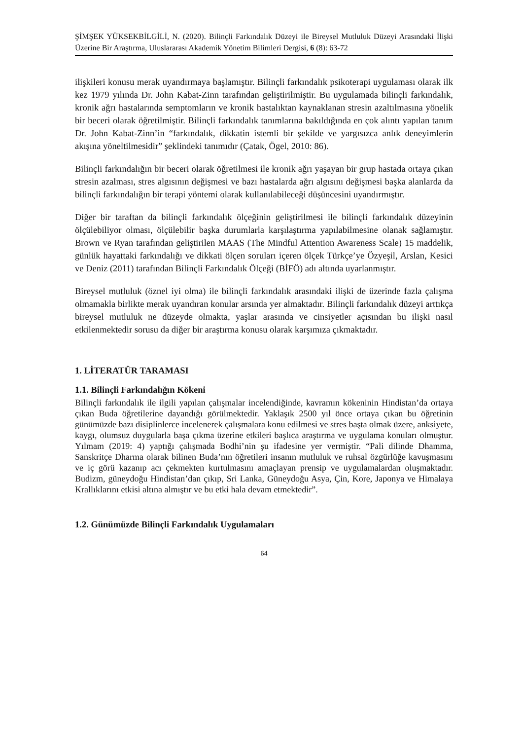ŞİMŞEK YÜKSEKBİLGİLİ, N. (2020). Bilinçli Farkındalık Düzeyi ile Bireysel Mutluluk Düzeyi Arasındaki İlişki Üzerine Bir Araştırma, Uluslararası Akademik Yönetim Bilimleri Dergisi, 6 (8): 63-72
ilişkileri konusu merak uyandırmaya başlamıştır. Bilinçli farkındalık psikoterapi uygulaması olarak ilk kez 1979 yılında Dr. John Kabat-Zinn tarafından geliştirilmiştir. Bu uygulamada bilinçli farkındalık, kronik ağrı hastalarında semptomların ve kronik hastalıktan kaynaklanan stresin azaltılmasına yönelik bir beceri olarak öğretilmiştir. Bilinçli farkındalık tanımlarına bakıldığında en çok alıntı yapılan tanım Dr. John Kabat-Zinn’in “farkındalık, dikkatin istemli bir şekilde ve yargısızca anlık deneyimlerin akışına yöneltilmesidir” şeklindeki tanımıdır (Çatak, Ögel, 2010: 86).
Bilinçli farkındalığın bir beceri olarak öğretilmesi ile kronik ağrı yaşayan bir grup hastada ortaya çıkan stresin azalması, stres algısının değişmesi ve bazı hastalarda ağrı algısını değişmesi başka alanlarda da bilinçli farkındalığın bir terapi yöntemi olarak kullanılabileceği düşüncesini uyandırmıştır.
Diğer bir taraftan da bilinçli farkındalık ölçeğinin geliştirilmesi ile bilinçli farkındalık düzeyinin ölçülebiliyor olması, ölçülebilir başka durumlarla karşılaştırma yapılabilmesine olanak sağlamıştır. Brown ve Ryan tarafından geliştirilen MAAS (The Mindful Attention Awareness Scale) 15 maddelik, günlük hayattaki farkındalığı ve dikkati ölçen soruları içeren ölçek Türkçe’ye Özyeşil, Arslan, Kesici ve Deniz (2011) tarafından Bilinçli Farkındalık Ölçeği (BİFÖ) adı altında uyarlanmıştır.
Bireysel mutluluk (öznel iyi olma) ile bilinçli farkındalık arasındaki ilişki de üzerinde fazla çalışma olmamakla birlikte merak uyandıran konular arsında yer almaktadır. Bilinçli farkındalık düzeyi arttıkça bireysel mutluluk ne düzeyde olmakta, yaşlar arasında ve cinsiyetler açısından bu ilişki nasıl etkilenmektedir sorusu da diğer bir araştırma konusu olarak karşımıza çıkmaktadır.
1. LİTERATÜR TARAMASI
1.1. Bilinçli Farkındalığın Kökeni
Bilinçli farkındalık ile ilgili yapılan çalışmalar incelendiğinde, kavramın kökeninin Hindistan’da ortaya çıkan Buda öğretilerine dayandığı görülmektedir. Yaklaşık 2500 yıl önce ortaya çıkan bu öğretinin günümüzde bazı disiplinlerce incelenerek çalışmalara konu edilmesi ve stres başta olmak üzere, anksiyete, kaygı, olumsuz duygularla başa çıkma üzerine etkileri başlıca araştırma ve uygulama konuları olmuştur. Yılmam (2019: 4) yaptığı çalışmada Bodhi’nin şu ifadesine yer vermiştir. “Pali dilinde Dhamma, Sanskritçe Dharma olarak bilinen Buda’nın öğretileri insanın mutluluk ve ruhsal özgürlüğe kavuşmasını ve iç görü kazanıp acı çekmekten kurtulmasını amaçlayan prensip ve uygulamalardan oluşmaktadır. Budizm, güneydoğu Hindistan’dan çıkıp, Sri Lanka, Güneydoğu Asya, Çin, Kore, Japonya ve Himalaya Krallıklarını etkisi altına almıştır ve bu etki hala devam etmektedir”.
1.2. Günümüzde Bilinçli Farkındalık Uygulamaları
64